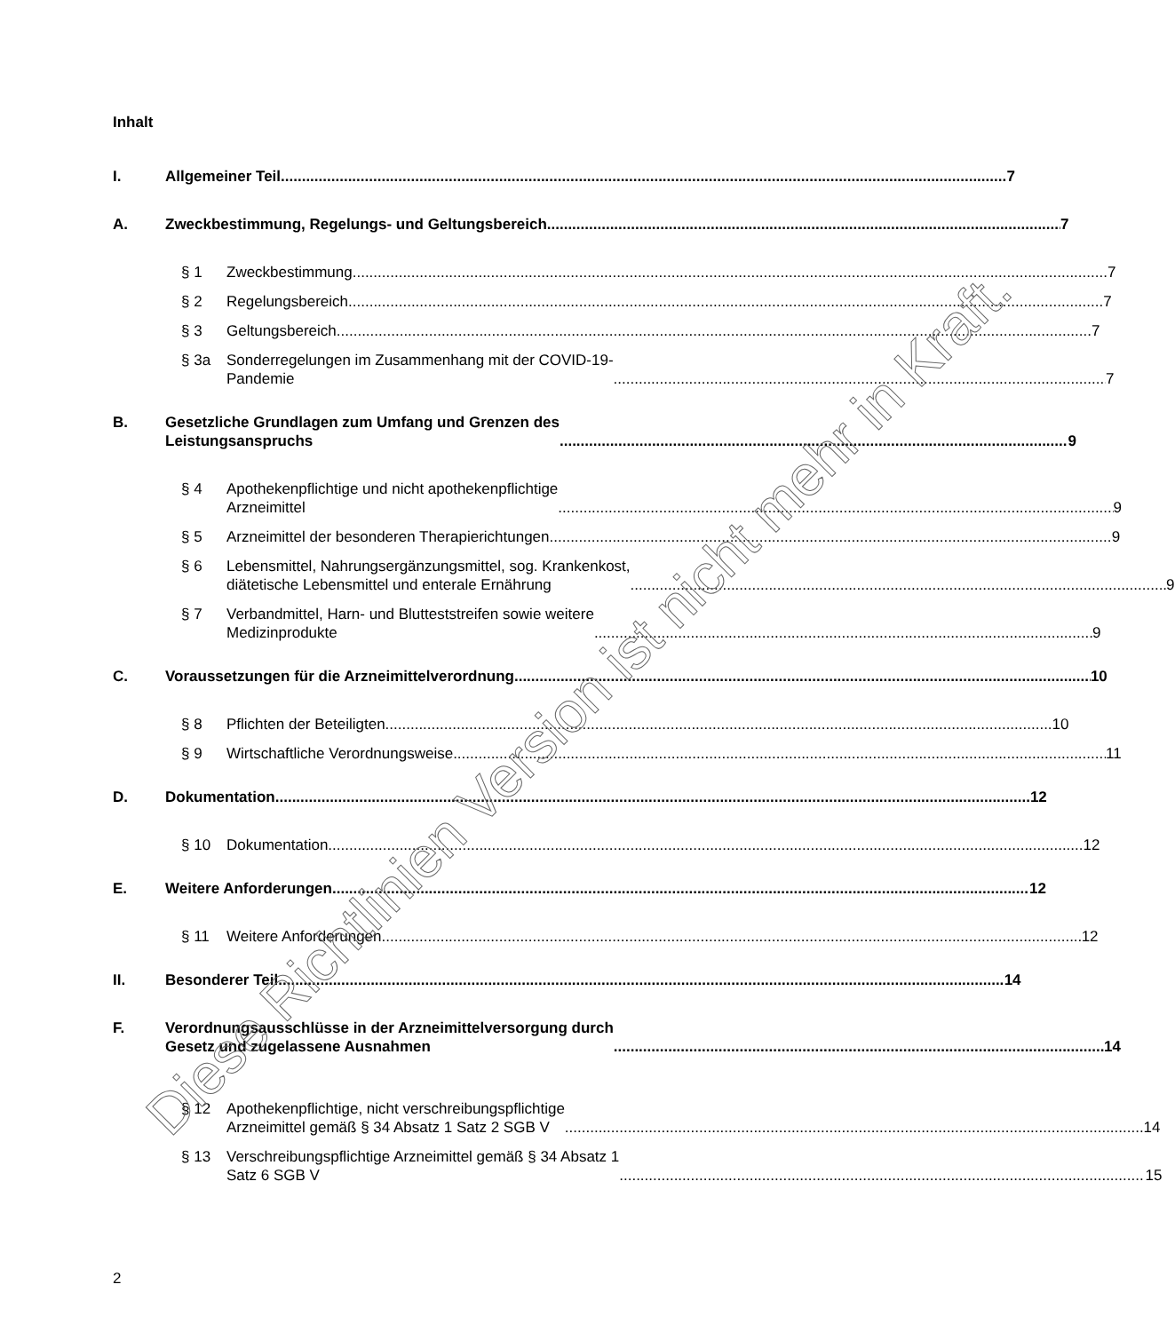Inhalt
I. Allgemeiner Teil 7
A. Zweckbestimmung, Regelungs- und Geltungsbereich 7
§ 1 Zweckbestimmung 7
§ 2 Regelungsbereich 7
§ 3 Geltungsbereich 7
§ 3a Sonderregelungen im Zusammenhang mit der COVID-19-
Pandemie 7
B. Gesetzliche Grundlagen zum Umfang und Grenzen des
Leistungsanspruchs 9
§ 4 Apothekenpflichtige und nicht apothekenpflichtige
Arzneimittel 9
§ 5 Arzneimittel der besonderen Therapierichtungen 9
§ 6 Lebensmittel, Nahrungsergänzungsmittel, sog. Krankenkost,
diätetische Lebensmittel und enterale Ernährung 9
§ 7 Verbandmittel, Harn- und Blutteststreifen sowie weitere
Medizinprodukte 9
C. Voraussetzungen für die Arzneimittelverordnung 10
§ 8 Pflichten der Beteiligten 10
§ 9 Wirtschaftliche Verordnungsweise 11
D. Dokumentation 12
§ 10 Dokumentation 12
E. Weitere Anforderungen 12
§ 11 Weitere Anforderungen 12
II. Besonderer Teil 14
F. Verordnungsausschlüsse in der Arzneimittelversorgung durch
Gesetz und zugelassene Ausnahmen 14
§ 12 Apothekenpflichtige, nicht verschreibungspflichtige
Arzneimittel gemäß § 34 Absatz 1 Satz 2 SGB V 14
§ 13 Verschreibungspflichtige Arzneimittel gemäß § 34 Absatz 1
Satz 6 SGB V 15
2
Diese Richtlinien Version ist nicht mehr in Kraft.